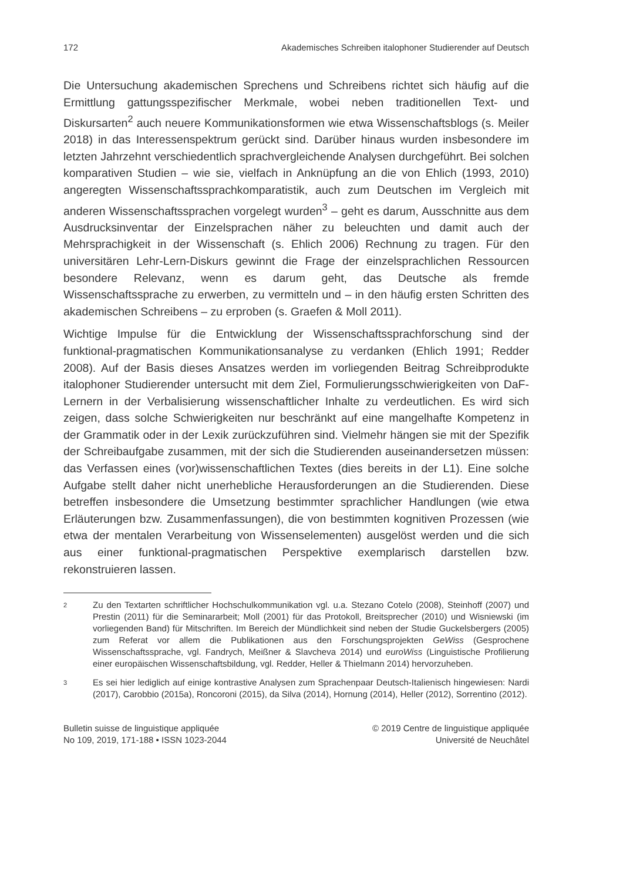172 Akademisches Schreiben italophoner Studierender auf Deutsch
Die Untersuchung akademischen Sprechens und Schreibens richtet sich häufig auf die Ermittlung gattungsspezifischer Merkmale, wobei neben traditionellen Text- und Diskursarten<sup>2</sup> auch neuere Kommunikationsformen wie etwa Wissenschaftsblogs (s. Meiler 2018) in das Interessenspektrum gerückt sind. Darüber hinaus wurden insbesondere im letzten Jahrzehnt verschiedentlich sprachvergleichende Analysen durchgeführt. Bei solchen komparativen Studien – wie sie, vielfach in Anknüpfung an die von Ehlich (1993, 2010) angeregten Wissenschaftssprachkomparatistik, auch zum Deutschen im Vergleich mit anderen Wissenschaftssprachen vorgelegt wurden<sup>3</sup> – geht es darum, Ausschnitte aus dem Ausdrucksinventar der Einzelsprachen näher zu beleuchten und damit auch der Mehrsprachigkeit in der Wissenschaft (s. Ehlich 2006) Rechnung zu tragen. Für den universitären Lehr-Lern-Diskurs gewinnt die Frage der einzelsprachlichen Ressourcen besondere Relevanz, wenn es darum geht, das Deutsche als fremde Wissenschaftssprache zu erwerben, zu vermitteln und – in den häufig ersten Schritten des akademischen Schreibens – zu erproben (s. Graefen & Moll 2011).
Wichtige Impulse für die Entwicklung der Wissenschaftssprachforschung sind der funktional-pragmatischen Kommunikationsanalyse zu verdanken (Ehlich 1991; Redder 2008). Auf der Basis dieses Ansatzes werden im vorliegenden Beitrag Schreibprodukte italophoner Studierender untersucht mit dem Ziel, Formulierungsschwierigkeiten von DaF-Lernern in der Verbalisierung wissenschaftlicher Inhalte zu verdeutlichen. Es wird sich zeigen, dass solche Schwierigkeiten nur beschränkt auf eine mangelhafte Kompetenz in der Grammatik oder in der Lexik zurückzuführen sind. Vielmehr hängen sie mit der Spezifik der Schreibaufgabe zusammen, mit der sich die Studierenden auseinandersetzen müssen: das Verfassen eines (vor)wissenschaftlichen Textes (dies bereits in der L1). Eine solche Aufgabe stellt daher nicht unerhebliche Herausforderungen an die Studierenden. Diese betreffen insbesondere die Umsetzung bestimmter sprachlicher Handlungen (wie etwa Erläuterungen bzw. Zusammenfassungen), die von bestimmten kognitiven Prozessen (wie etwa der mentalen Verarbeitung von Wissenselementen) ausgelöst werden und die sich aus einer funktional-pragmatischen Perspektive exemplarisch darstellen bzw. rekonstruieren lassen.
2 Zu den Textarten schriftlicher Hochschulkommunikation vgl. u.a. Stezano Cotelo (2008), Steinhoff (2007) und Prestin (2011) für die Seminararbeit; Moll (2001) für das Protokoll, Breitsprecher (2010) und Wisniewski (im vorliegenden Band) für Mitschriften. Im Bereich der Mündlichkeit sind neben der Studie Guckelsbergers (2005) zum Referat vor allem die Publikationen aus den Forschungsprojekten GeWiss (Gesprochene Wissenschaftssprache, vgl. Fandrych, Meißner & Slavcheva 2014) und euroWiss (Linguistische Profilierung einer europäischen Wissenschaftsbildung, vgl. Redder, Heller & Thielmann 2014) hervorzuheben.
3 Es sei hier lediglich auf einige kontrastive Analysen zum Sprachenpaar Deutsch-Italienisch hingewiesen: Nardi (2017), Carobbio (2015a), Roncoroni (2015), da Silva (2014), Hornung (2014), Heller (2012), Sorrentino (2012).
Bulletin suisse de linguistique appliquée
No 109, 2019, 171-188 • ISSN 1023-2044
© 2019 Centre de linguistique appliquée
Université de Neuchâtel